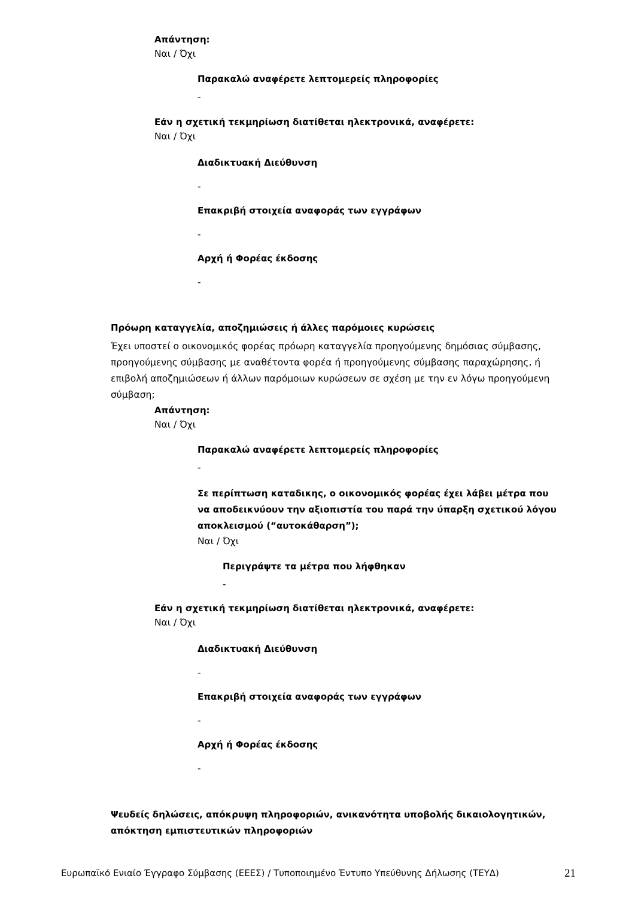Απάντηση:
Ναι / Όχι
Παρακαλώ αναφέρετε λεπτομερείς πληροφορίες
-
Εάν η σχετική τεκμηρίωση διατίθεται ηλεκτρονικά, αναφέρετε:
Ναι / Όχι
Διαδικτυακή Διεύθυνση
-
Επακριβή στοιχεία αναφοράς των εγγράφων
-
Αρχή ή Φορέας έκδοσης
-
Πρόωρη καταγγελία, αποζημιώσεις ή άλλες παρόμοιες κυρώσεις
Έχει υποστεί ο οικονομικός φορέας πρόωρη καταγγελία προηγούμενης δημόσιας σύμβασης, προηγούμενης σύμβασης με αναθέτοντα φορέα ή προηγούμενης σύμβασης παραχώρησης, ή επιβολή αποζημιώσεων ή άλλων παρόμοιων κυρώσεων σε σχέση με την εν λόγω προηγούμενη σύμβαση;
Απάντηση:
Ναι / Όχι
Παρακαλώ αναφέρετε λεπτομερείς πληροφορίες
-
Σε περίπτωση καταδικης, ο οικονομικός φορέας έχει λάβει μέτρα που να αποδεικνύουν την αξιοπιστία του παρά την ύπαρξη σχετικού λόγου αποκλεισμού (“αυτοκάθαρση”);
Ναι / Όχι
Περιγράψτε τα μέτρα που λήφθηκαν
-
Εάν η σχετική τεκμηρίωση διατίθεται ηλεκτρονικά, αναφέρετε:
Ναι / Όχι
Διαδικτυακή Διεύθυνση
-
Επακριβή στοιχεία αναφοράς των εγγράφων
-
Αρχή ή Φορέας έκδοσης
-
Ψευδείς δηλώσεις, απόκρυψη πληροφοριών, ανικανότητα υποβολής δικαιολογητικών, απόκτηση εμπιστευτικών πληροφοριών
Ευρωπαϊκό Ενιαίο Έγγραφο Σύμβασης (ΕΕΕΣ) / Τυποποιημένο Έντυπο Υπεύθυνης Δήλωσης (ΤΕΥΔ) 21